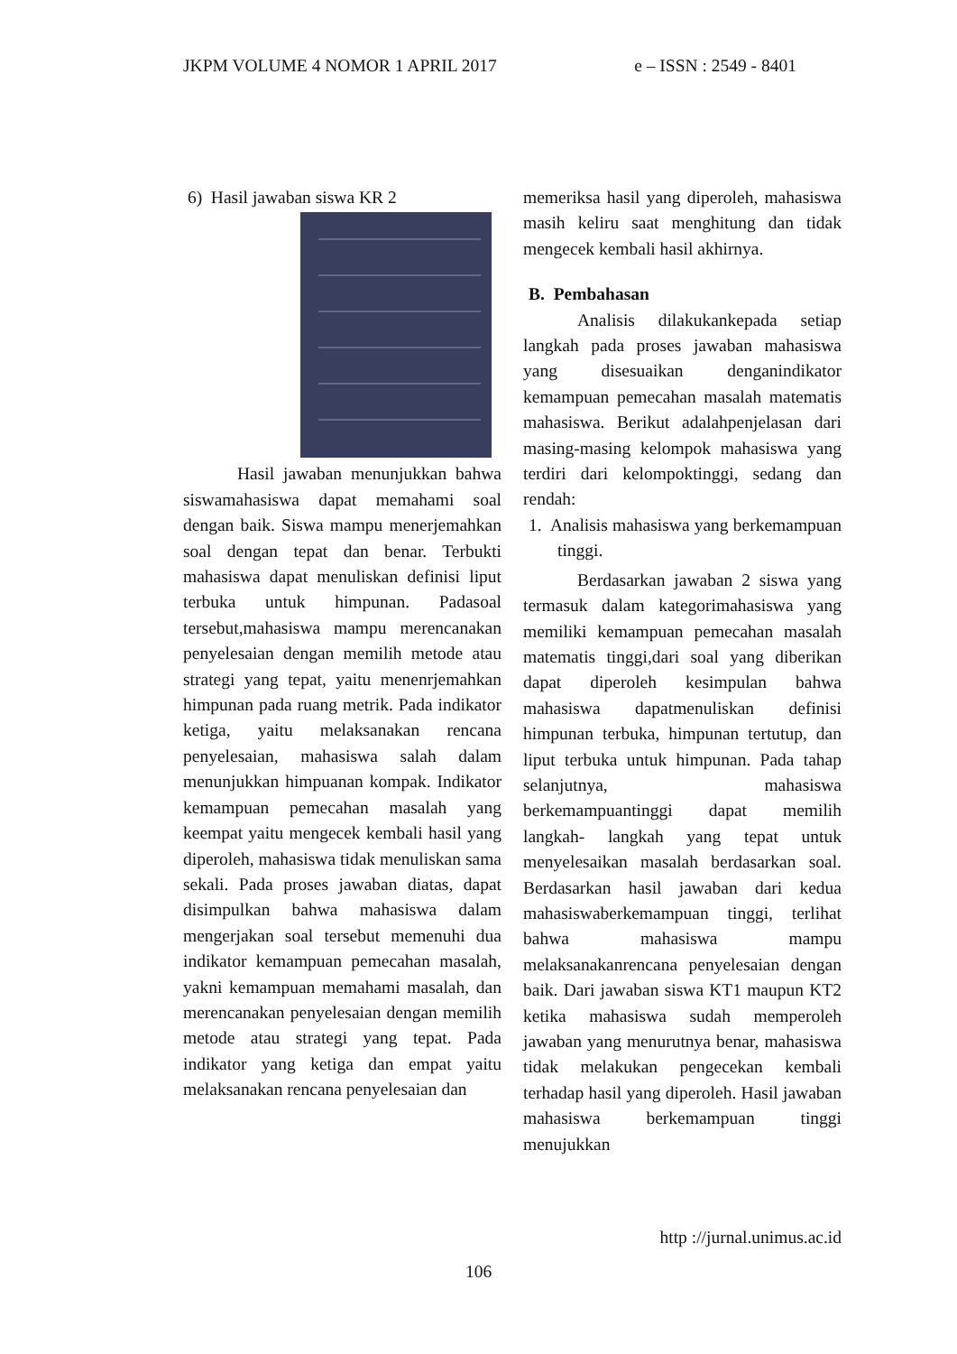JKPM VOLUME 4 NOMOR 1 APRIL 2017 e – ISSN : 2549 - 8401
6) Hasil jawaban siswa KR 2
Hasil jawaban menunjukkan bahwa siswamahasiswa dapat memahami soal dengan baik. Siswa mampu menerjemahkan soal dengan tepat dan benar. Terbukti mahasiswa dapat menuliskan definisi liput terbuka untuk himpunan. Padasoal tersebut,mahasiswa mampu merencanakan penyelesaian dengan memilih metode atau strategi yang tepat, yaitu menenrjemahkan himpunan pada ruang metrik. Pada indikator ketiga, yaitu melaksanakan rencana penyelesaian, mahasiswa salah dalam menunjukkan himpuanan kompak. Indikator kemampuan pemecahan masalah yang keempat yaitu mengecek kembali hasil yang diperoleh, mahasiswa tidak menuliskan sama sekali. Pada proses jawaban diatas, dapat disimpulkan bahwa mahasiswa dalam mengerjakan soal tersebut memenuhi dua indikator kemampuan pemecahan masalah, yakni kemampuan memahami masalah, dan merencanakan penyelesaian dengan memilih metode atau strategi yang tepat. Pada indikator yang ketiga dan empat yaitu melaksanakan rencana penyelesaian dan
memeriksa hasil yang diperoleh, mahasiswa masih keliru saat menghitung dan tidak mengecek kembali hasil akhirnya.
B. Pembahasan
Analisis dilakukankepada setiap langkah pada proses jawaban mahasiswa yang disesuaikan denganindikator kemampuan pemecahan masalah matematis mahasiswa. Berikut adalahpenjelasan dari masing-masing kelompok mahasiswa yang terdiri dari kelompoktinggi, sedang dan rendah:
1. Analisis mahasiswa yang berkemampuan tinggi.
Berdasarkan jawaban 2 siswa yang termasuk dalam kategorimahasiswa yang memiliki kemampuan pemecahan masalah matematis tinggi,dari soal yang diberikan dapat diperoleh kesimpulan bahwa mahasiswa dapatmenuliskan definisi himpunan terbuka, himpunan tertutup, dan liput terbuka untuk himpunan. Pada tahap selanjutnya, mahasiswa berkemampuantinggi dapat memilih langkah- langkah yang tepat untuk menyelesaikan masalah berdasarkan soal. Berdasarkan hasil jawaban dari kedua mahasiswaberkemampuan tinggi, terlihat bahwa mahasiswa mampu melaksanakanrencana penyelesaian dengan baik. Dari jawaban siswa KT1 maupun KT2 ketika mahasiswa sudah memperoleh jawaban yang menurutnya benar, mahasiswa tidak melakukan pengecekan kembali terhadap hasil yang diperoleh. Hasil jawaban mahasiswa berkemampuan tinggi menujukkan
http ://jurnal.unimus.ac.id
106